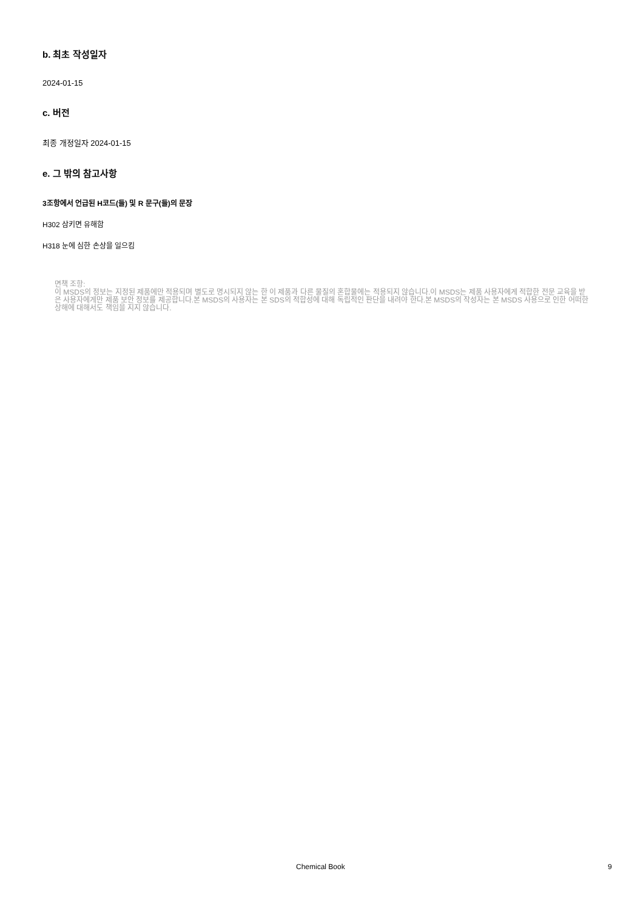b. 최초 작성일자
2024-01-15
c. 버전
최종 개정일자 2024-01-15
e. 그 밖의 참고사항
3조항에서 언급된 H코드(들) 및 R 문구(들)의 문장
H302 삼키면 유해함
H318 눈에 심한 손상을 일으킴
면책 조항:
이 MSDS의 정보는 지정된 제품에만 적용되며 별도로 명시되지 않는 한 이 제품과 다른 물질의 혼합물에는 적용되지 않습니다.이 MSDS는 제품 사용자에게 적합한 전문 교육을 받은 사용자에게만 제품 보안 정보를 제공합니다.본 MSDS의 사용자는 본 SDS의 적합성에 대해 독립적인 판단을 내려야 한다.본 MSDS의 작성자는 본 MSDS 사용으로 인한 어떠한 상해에 대해서도 책임을 지지 않습니다.
Chemical Book 9